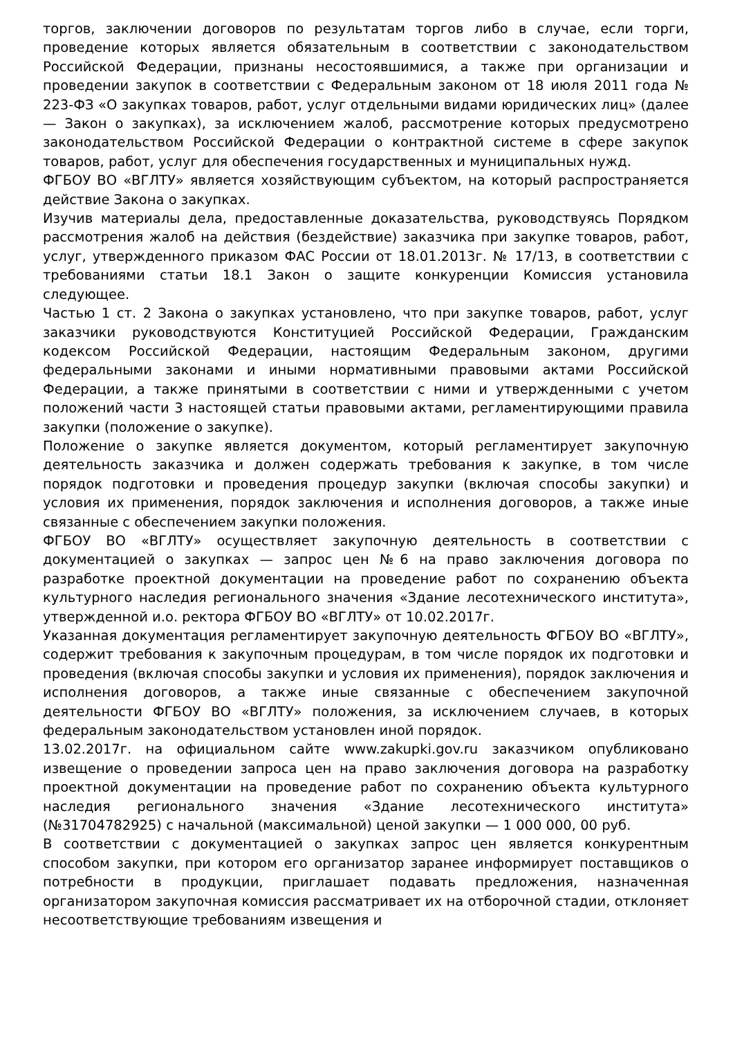торгов, заключении договоров по результатам торгов либо в случае, если торги, проведение которых является обязательным в соответствии с законодательством Российской Федерации, признаны несостоявшимися, а также при организации и проведении закупок в соответствии с Федеральным законом от 18 июля 2011 года № 223-ФЗ «О закупках товаров, работ, услуг отдельными видами юридических лиц» (далее — Закон о закупках), за исключением жалоб, рассмотрение которых предусмотрено законодательством Российской Федерации о контрактной системе в сфере закупок товаров, работ, услуг для обеспечения государственных и муниципальных нужд.
ФГБОУ ВО «ВГЛТУ» является хозяйствующим субъектом, на который распространяется действие Закона о закупках.
Изучив материалы дела, предоставленные доказательства, руководствуясь Порядком рассмотрения жалоб на действия (бездействие) заказчика при закупке товаров, работ, услуг, утвержденного приказом ФАС России от 18.01.2013г. № 17/13, в соответствии с требованиями статьи 18.1 Закон о защите конкуренции Комиссия установила следующее.
Частью 1 ст. 2 Закона о закупках установлено, что при закупке товаров, работ, услуг заказчики руководствуются Конституцией Российской Федерации, Гражданским кодексом Российской Федерации, настоящим Федеральным законом, другими федеральными законами и иными нормативными правовыми актами Российской Федерации, а также принятыми в соответствии с ними и утвержденными с учетом положений части 3 настоящей статьи правовыми актами, регламентирующими правила закупки (положение о закупке).
Положение о закупке является документом, который регламентирует закупочную деятельность заказчика и должен содержать требования к закупке, в том числе порядок подготовки и проведения процедур закупки (включая способы закупки) и условия их применения, порядок заключения и исполнения договоров, а также иные связанные с обеспечением закупки положения.
ФГБОУ ВО «ВГЛТУ» осуществляет закупочную деятельность в соответствии с документацией о закупках — запрос цен №6 на право заключения договора по разработке проектной документации на проведение работ по сохранению объекта культурного наследия регионального значения «Здание лесотехнического института», утвержденной и.о. ректора ФГБОУ ВО «ВГЛТУ» от 10.02.2017г.
Указанная документация регламентирует закупочную деятельность ФГБОУ ВО «ВГЛТУ», содержит требования к закупочным процедурам, в том числе порядок их подготовки и проведения (включая способы закупки и условия их применения), порядок заключения и исполнения договоров, а также иные связанные с обеспечением закупочной деятельности ФГБОУ ВО «ВГЛТУ» положения, за исключением случаев, в которых федеральным законодательством установлен иной порядок.
13.02.2017г. на официальном сайте www.zakupki.gov.ru заказчиком опубликовано извещение о проведении запроса цен на право заключения договора на разработку проектной документации на проведение работ по сохранению объекта культурного наследия регионального значения «Здание лесотехнического института» (№31704782925) с начальной (максимальной) ценой закупки — 1 000 000, 00 руб.
В соответствии с документацией о закупках запрос цен является конкурентным способом закупки, при котором его организатор заранее информирует поставщиков о потребности в продукции, приглашает подавать предложения, назначенная организатором закупочная комиссия рассматривает их на отборочной стадии, отклоняет несоответствующие требованиям извещения и